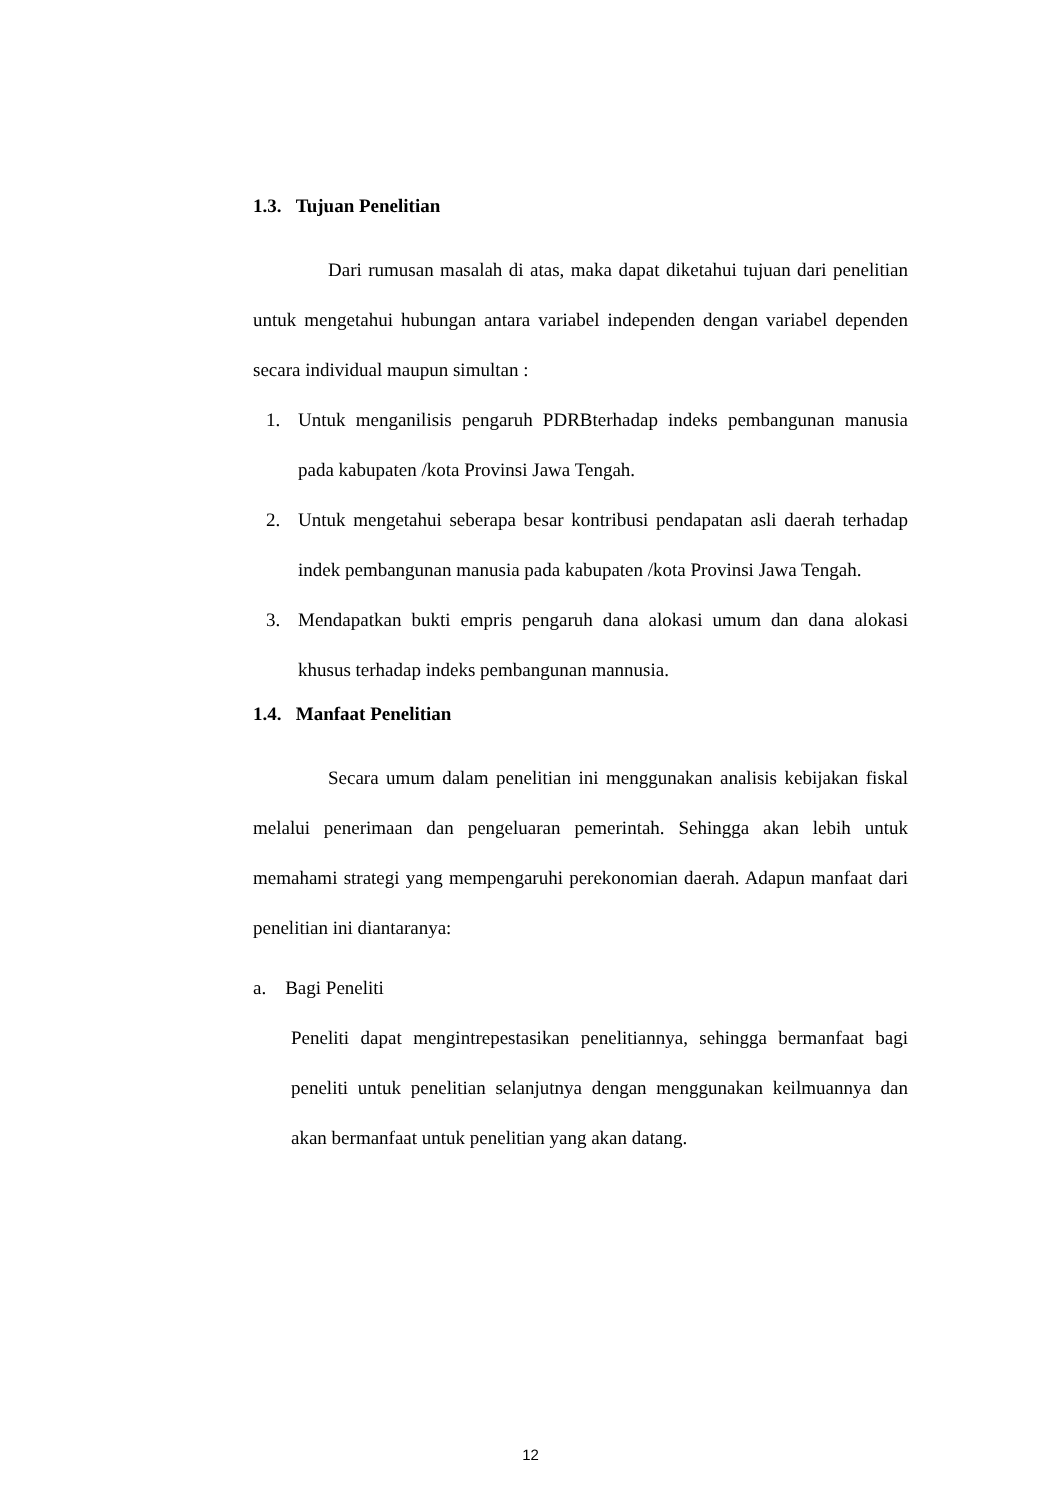1.3. Tujuan Penelitian
Dari rumusan masalah di atas, maka dapat diketahui tujuan dari penelitian untuk mengetahui hubungan antara variabel independen dengan variabel dependen secara individual maupun simultan :
1. Untuk menganilisis pengaruh PDRBterhadap indeks pembangunan manusia pada kabupaten /kota Provinsi Jawa Tengah.
2. Untuk mengetahui seberapa besar kontribusi pendapatan asli daerah terhadap indek pembangunan manusia pada kabupaten /kota Provinsi Jawa Tengah.
3. Mendapatkan bukti empris pengaruh dana alokasi umum dan dana alokasi khusus terhadap indeks pembangunan mannusia.
1.4. Manfaat Penelitian
Secara umum dalam penelitian ini menggunakan analisis kebijakan fiskal melalui penerimaan dan pengeluaran pemerintah. Sehingga akan lebih untuk memahami strategi yang mempengaruhi perekonomian daerah. Adapun manfaat dari penelitian ini diantaranya:
a. Bagi Peneliti
Peneliti dapat mengintrepestasikan penelitiannya, sehingga bermanfaat bagi peneliti untuk penelitian selanjutnya dengan menggunakan keilmuannya dan akan bermanfaat untuk penelitian yang akan datang.
12